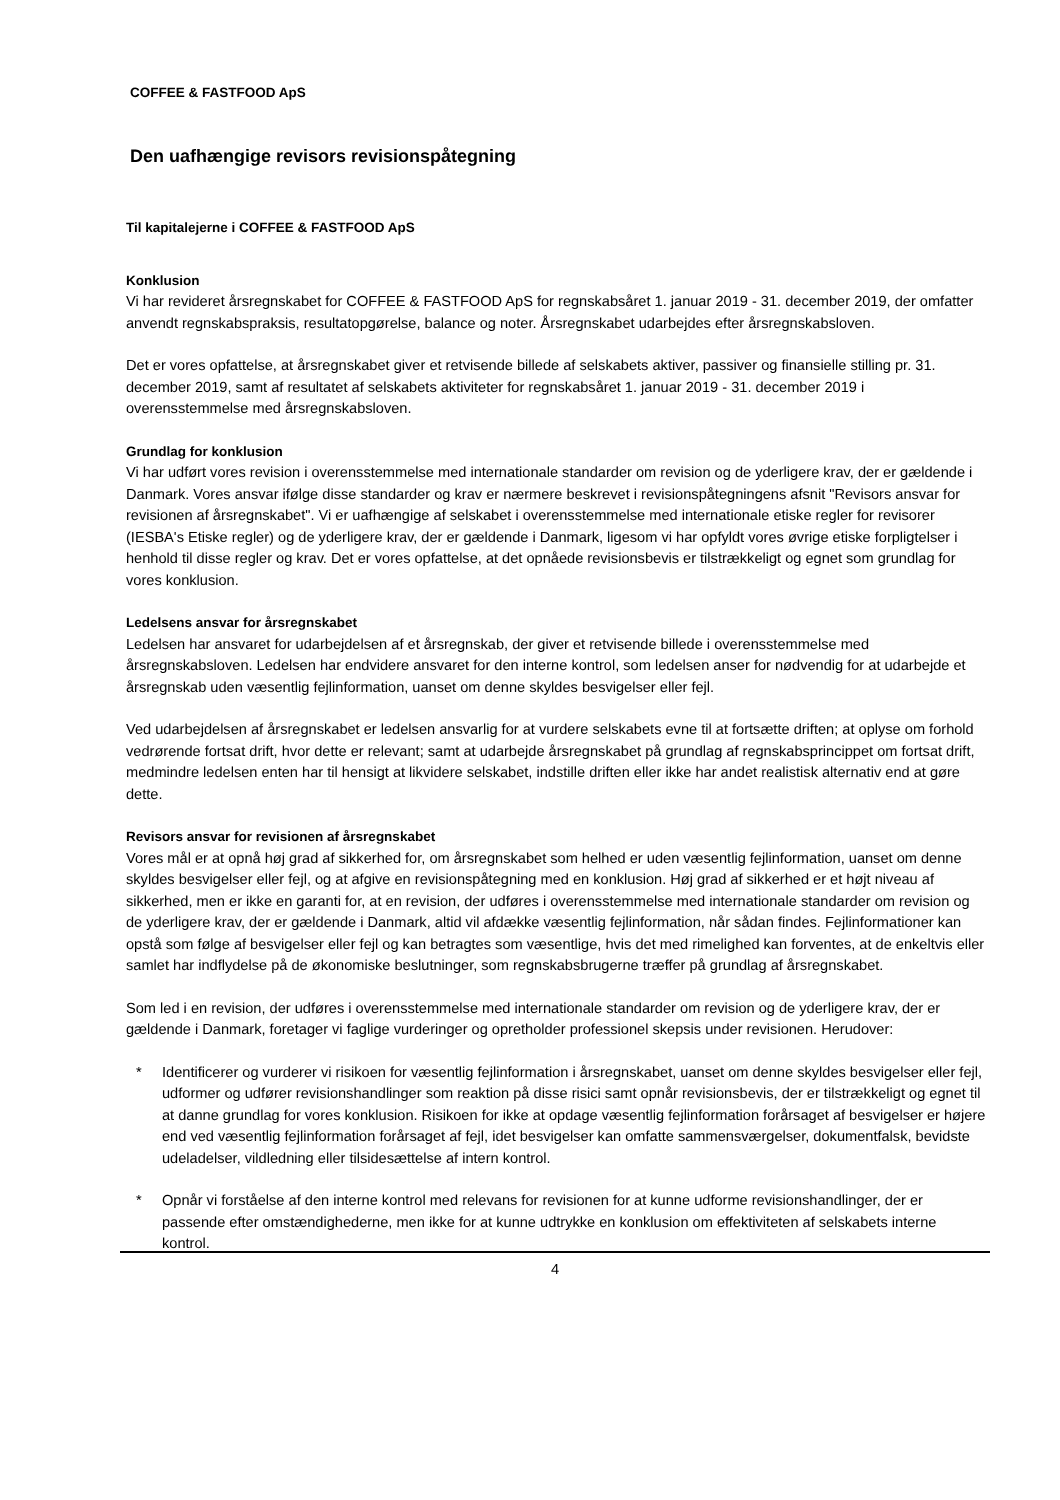COFFEE & FASTFOOD ApS
Den uafhængige revisors revisionspåtegning
Til kapitalejerne i COFFEE & FASTFOOD ApS
Konklusion
Vi har revideret årsregnskabet for COFFEE & FASTFOOD ApS for regnskabsåret 1. januar 2019 - 31. december 2019, der omfatter anvendt regnskabspraksis, resultatopgørelse, balance og noter. Årsregnskabet udarbejdes efter årsregnskabsloven.
Det er vores opfattelse, at årsregnskabet giver et retvisende billede af selskabets aktiver, passiver og finansielle stilling pr. 31. december 2019, samt af resultatet af selskabets aktiviteter for regnskabsåret 1. januar 2019 - 31. december 2019 i overensstemmelse med årsregnskabsloven.
Grundlag for konklusion
Vi har udført vores revision i overensstemmelse med internationale standarder om revision og de yderligere krav, der er gældende i Danmark. Vores ansvar ifølge disse standarder og krav er nærmere beskrevet i revisionspåtegningens afsnit "Revisors ansvar for revisionen af årsregnskabet". Vi er uafhængige af selskabet i overensstemmelse med internationale etiske regler for revisorer (IESBA's Etiske regler) og de yderligere krav, der er gældende i Danmark, ligesom vi har opfyldt vores øvrige etiske forpligtelser i henhold til disse regler og krav. Det er vores opfattelse, at det opnåede revisionsbevis er tilstrækkeligt og egnet som grundlag for vores konklusion.
Ledelsens ansvar for årsregnskabet
Ledelsen har ansvaret for udarbejdelsen af et årsregnskab, der giver et retvisende billede i overensstemmelse med årsregnskabsloven. Ledelsen har endvidere ansvaret for den interne kontrol, som ledelsen anser for nødvendig for at udarbejde et årsregnskab uden væsentlig fejlinformation, uanset om denne skyldes besvigelser eller fejl.
Ved udarbejdelsen af årsregnskabet er ledelsen ansvarlig for at vurdere selskabets evne til at fortsætte driften; at oplyse om forhold vedrørende fortsat drift, hvor dette er relevant; samt at udarbejde årsregnskabet på grundlag af regnskabsprincippet om fortsat drift, medmindre ledelsen enten har til hensigt at likvidere selskabet, indstille driften eller ikke har andet realistisk alternativ end at gøre dette.
Revisors ansvar for revisionen af årsregnskabet
Vores mål er at opnå høj grad af sikkerhed for, om årsregnskabet som helhed er uden væsentlig fejlinformation, uanset om denne skyldes besvigelser eller fejl, og at afgive en revisionspåtegning med en konklusion. Høj grad af sikkerhed er et højt niveau af sikkerhed, men er ikke en garanti for, at en revision, der udføres i overensstemmelse med internationale standarder om revision og de yderligere krav, der er gældende i Danmark, altid vil afdække væsentlig fejlinformation, når sådan findes. Fejlinformationer kan opstå som følge af besvigelser eller fejl og kan betragtes som væsentlige, hvis det med rimelighed kan forventes, at de enkeltvis eller samlet har indflydelse på de økonomiske beslutninger, som regnskabsbrugerne træffer på grundlag af årsregnskabet.
Som led i en revision, der udføres i overensstemmelse med internationale standarder om revision og de yderligere krav, der er gældende i Danmark, foretager vi faglige vurderinger og opretholder professionel skepsis under revisionen. Herudover:
* Identificerer og vurderer vi risikoen for væsentlig fejlinformation i årsregnskabet, uanset om denne skyldes besvigelser eller fejl, udformer og udfører revisionshandlinger som reaktion på disse risici samt opnår revisionsbevis, der er tilstrækkeligt og egnet til at danne grundlag for vores konklusion. Risikoen for ikke at opdage væsentlig fejlinformation forårsaget af besvigelser er højere end ved væsentlig fejlinformation forårsaget af fejl, idet besvigelser kan omfatte sammensværgelser, dokumentfalsk, bevidste udeladelser, vildledning eller tilsidesættelse af intern kontrol.
* Opnår vi forståelse af den interne kontrol med relevans for revisionen for at kunne udforme revisionshandlinger, der er passende efter omstændighederne, men ikke for at kunne udtrykke en konklusion om effektiviteten af selskabets interne kontrol.
4